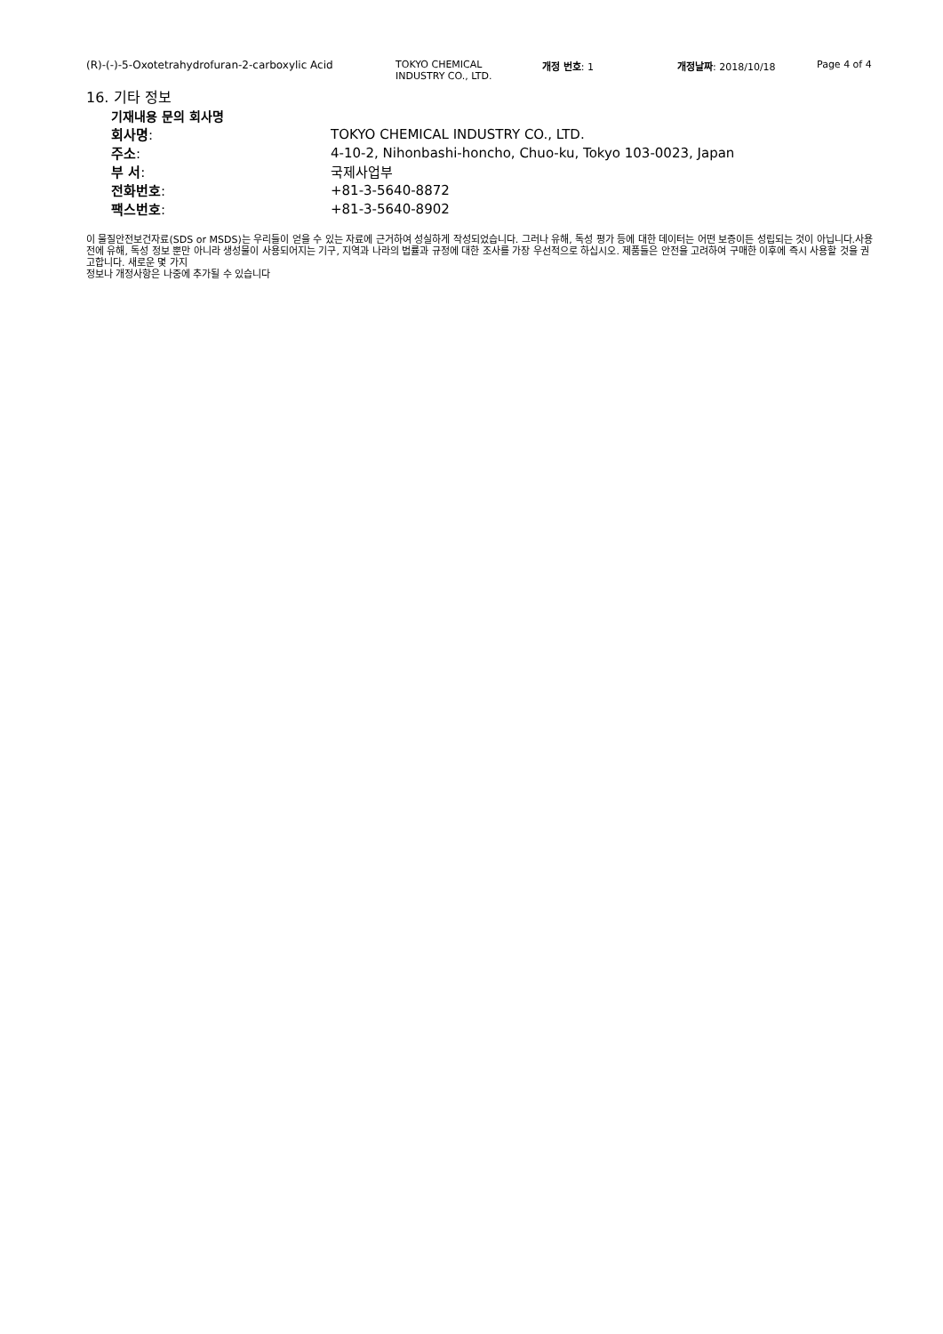(R)-(-)-5-Oxotetrahydrofuran-2-carboxylic Acid TOKYO CHEMICAL
INDUSTRY CO., LTD.
개정 번호: 1 개정날짜: 2018/10/18 Page 4 of 4
16. 기타 정보
기재내용 문의 회사명
| 회사명 : | TOKYO CHEMICAL INDUSTRY CO., LTD. |
| 주소 : | 4-10-2, Nihonbashi-honcho, Chuo-ku, Tokyo 103-0023, Japan |
| 부 서 : | 국제사업부 |
| 전화번호 : | +81-3-5640-8872 |
| 팩스번호 : | +81-3-5640-8902 |
이 물질안전보건자료(SDS or MSDS)는 우리들이 얻을 수 있는 자료에 근거하여 성실하게 작성되었습니다. 그러나 유해, 독성 평가 등에 대한 데이터는 어떤 보증이든 성립되는 것이 아닙니다.사용 전에 유해, 독성 정보 뿐만 아니라 생성물이 사용되어지는 기구, 지역과 나라의 법률과 규정에 대한 조사를 가장 우선적으로 하십시오. 제품들은 안전을 고려하여 구매한 이후에 즉시 사용할 것을 권고합니다. 새로운 몇 가지
정보나 개정사항은 나중에 추가될 수 있습니다